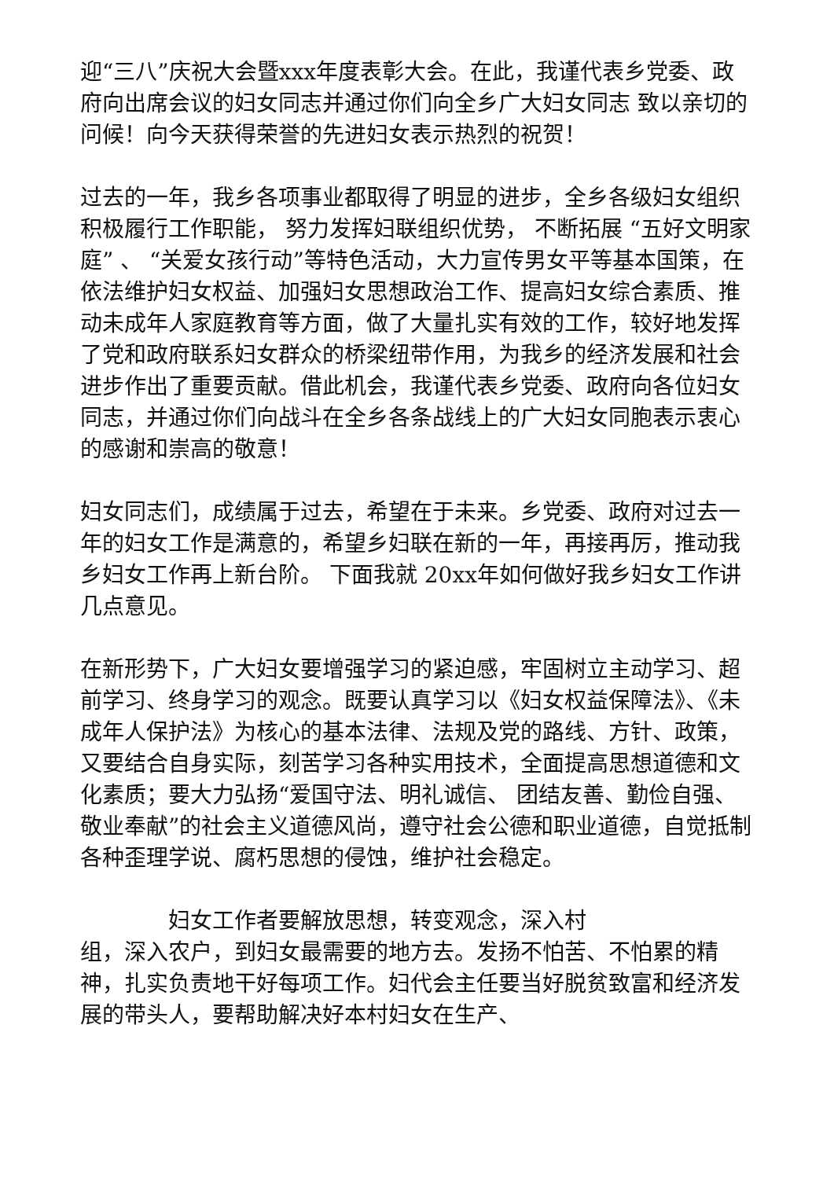迎“三八”庆祝大会暨xxx年度表彰大会。在此，我谨代表乡党委、政府向出席会议的妇女同志并通过你们向全乡广大妇女同志 致以亲切的问候！向今天获得荣誉的先进妇女表示热烈的祝贺！
过去的一年，我乡各项事业都取得了明显的进步，全乡各级妇女组织积极履行工作职能， 努力发挥妇联组织优势， 不断拓展 “五好文明家庭” 、 “关爱女孩行动”等特色活动，大力宣传男女平等基本国策，在依法维护妇女权益、加强妇女思想政治工作、提高妇女综合素质、推动未成年人家庭教育等方面，做了大量扎实有效的工作，较好地发挥了党和政府联系妇女群众的桥梁纽带作用，为我乡的经济发展和社会进步作出了重要贡献。借此机会，我谨代表乡党委、政府向各位妇女同志，并通过你们向战斗在全乡各条战线上的广大妇女同胞表示衷心的感谢和崇高的敬意！
妇女同志们，成绩属于过去，希望在于未来。乡党委、政府对过去一年的妇女工作是满意的，希望乡妇联在新的一年，再接再厉，推动我乡妇女工作再上新台阶。 下面我就 20xx年如何做好我乡妇女工作讲几点意见。
在新形势下，广大妇女要增强学习的紧迫感，牢固树立主动学习、超前学习、终身学习的观念。既要认真学习以《妇女权益保障法》、《未成年人保护法》为核心的基本法律、法规及党的路线、方针、政策，又要结合自身实际，刻苦学习各种实用技术，全面提高思想道德和文化素质；要大力弘扬“爱国守法、明礼诚信、 团结友善、勤俭自强、敬业奉献”的社会主义道德风尚，遵守社会公德和职业道德，自觉抵制各种歪理学说、腐朽思想的侵蚀，维护社会稳定。
妇女工作者要解放思想，转变观念，深入村
组，深入农户，到妇女最需要的地方去。发扬不怕苦、不怕累的精神，扎实负责地干好每项工作。妇代会主任要当好脱贫致富和经济发展的带头人，要帮助解决好本村妇女在生产、